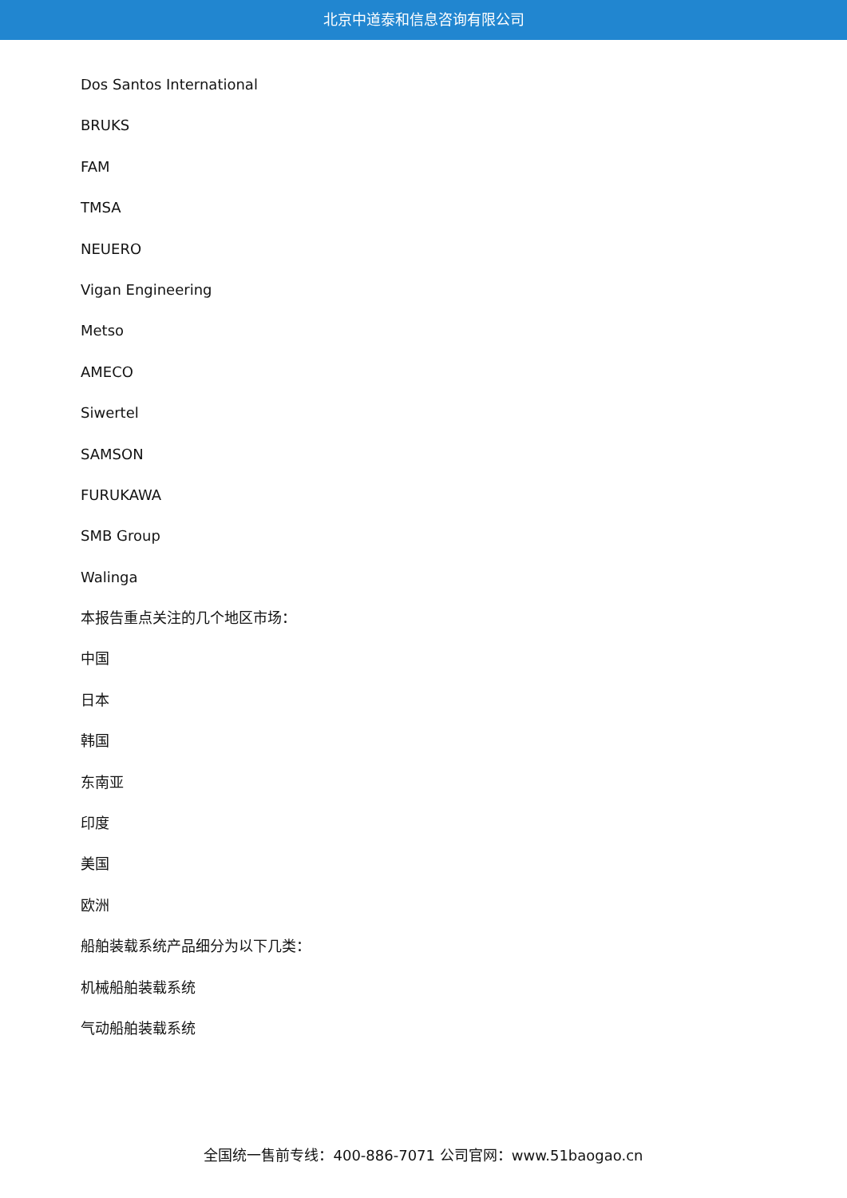北京中道泰和信息咨询有限公司
Dos Santos International
BRUKS
FAM
TMSA
NEUERO
Vigan Engineering
Metso
AMECO
Siwertel
SAMSON
FURUKAWA
SMB Group
Walinga
本报告重点关注的几个地区市场：
中国
日本
韩国
东南亚
印度
美国
欧洲
船舶装载系统产品细分为以下几类：
机械船舶装载系统
气动船舶装载系统
全国统一售前专线：400-886-7071 公司官网：www.51baogao.cn